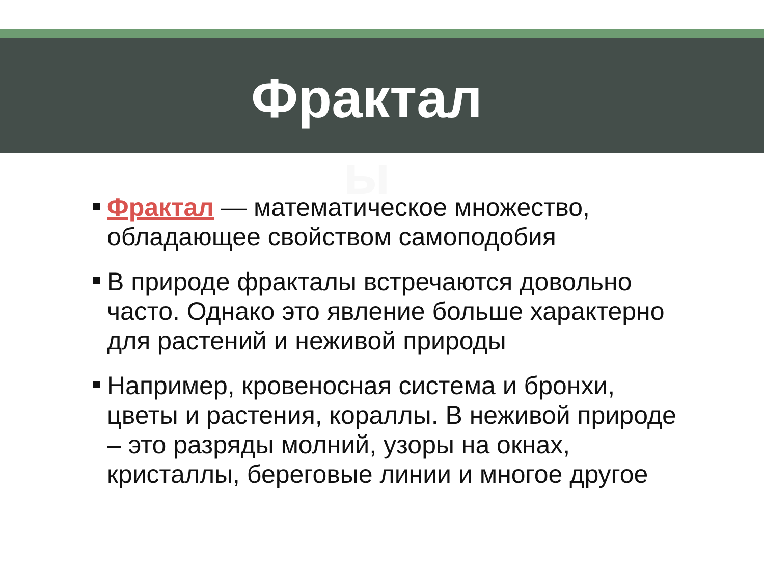Фрактал
ы
Фрактал — математическое множество, обладающее свойством самоподобия
В природе фракталы встречаются довольно часто. Однако это явление больше характерно для растений и неживой природы
Например, кровеносная система и бронхи, цветы и растения, кораллы. В неживой природе – это разряды молний, узоры на окнах, кристаллы, береговые линии и многое другое